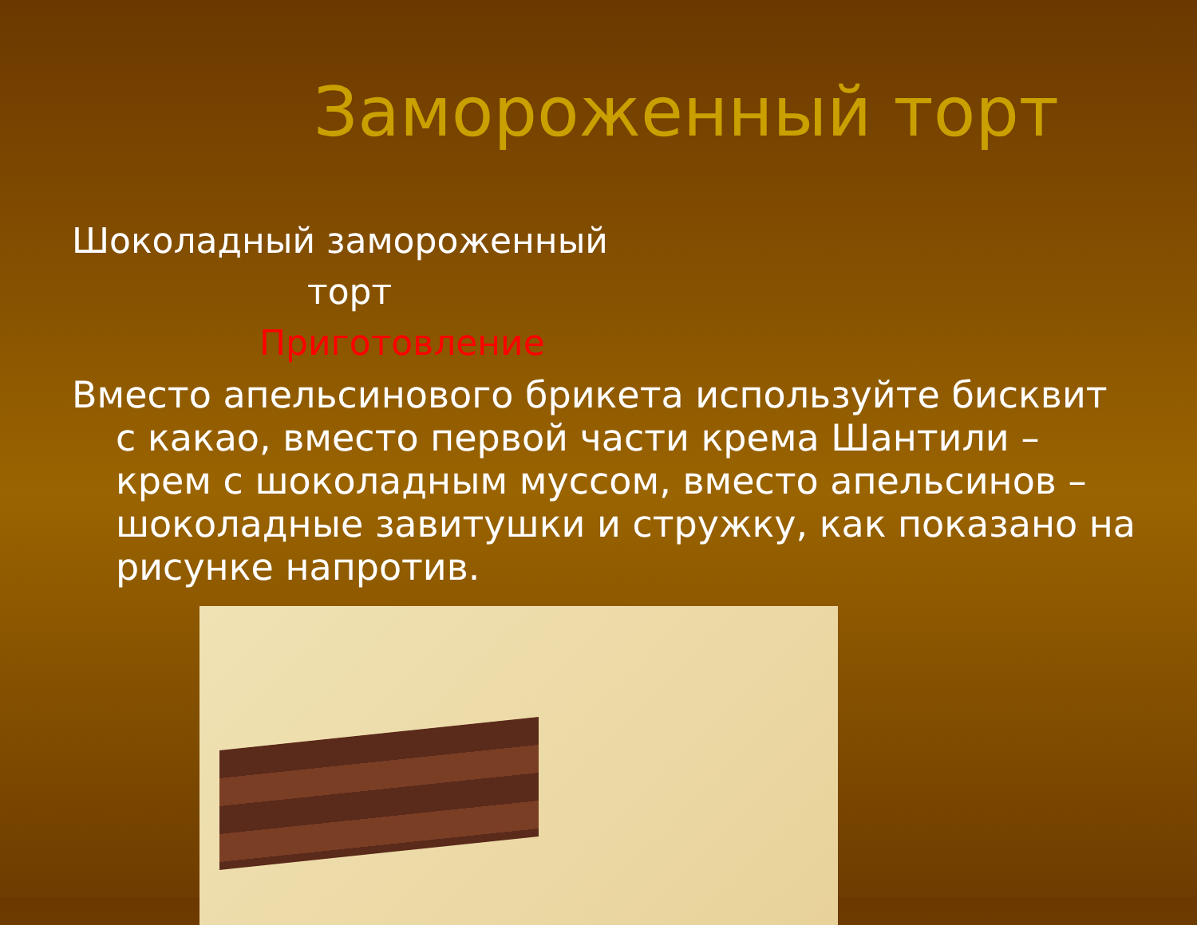Замороженный торт
Шоколадный замороженный
торт
Приготовление
Вместо апельсинового брикета используйте бисквит с какао, вместо первой части крема Шантили – крем с шоколадным муссом, вместо апельсинов – шоколадные завитушки и стружку, как показано на рисунке напротив.